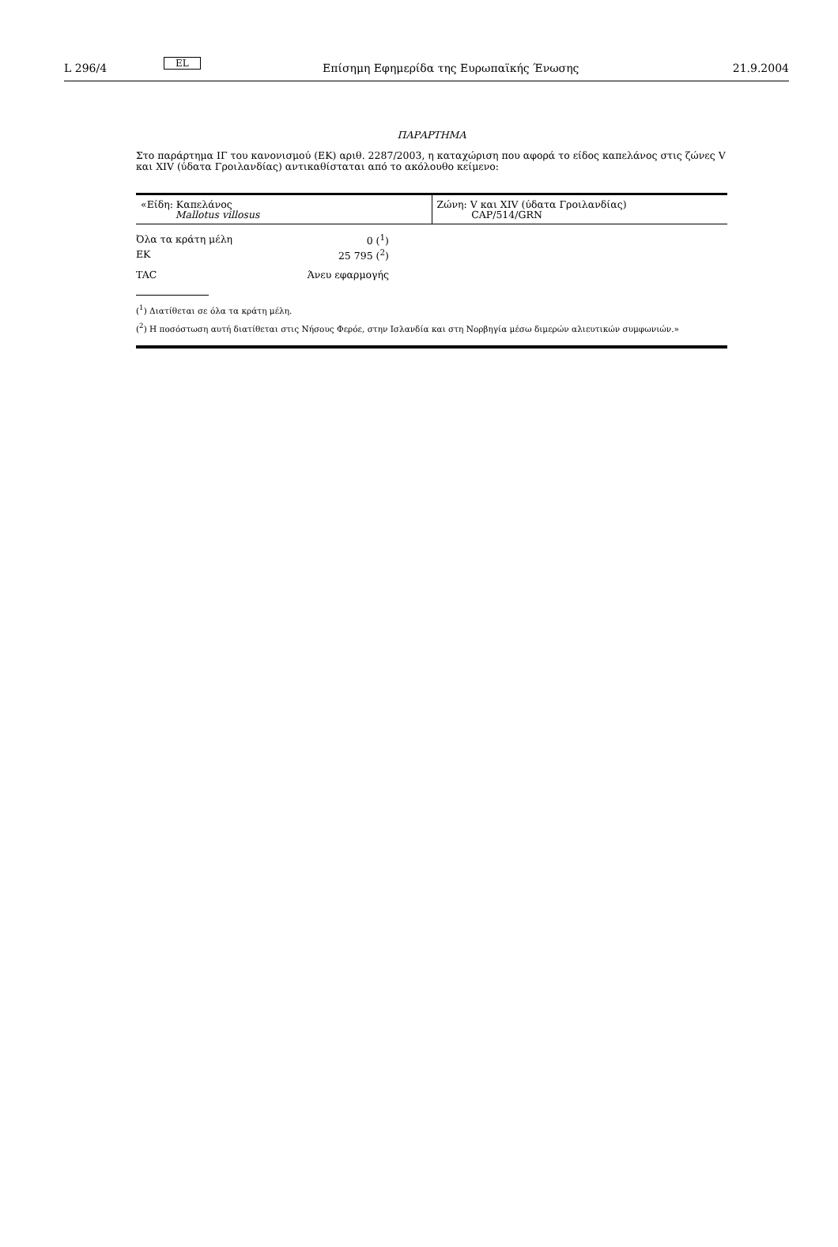L 296/4 EL Επίσημη Εφημερίδα της Ευρωπαϊκής Ένωσης 21.9.2004
ΠΑΡΑΡΤΗΜΑ
Στο παράρτημα ΙΓ του κανονισμού (ΕΚ) αριθ. 2287/2003, η καταχώριση που αφορά το είδος καπελάνος στις ζώνες V και XIV (ύδατα Γροιλανδίας) αντικαθίσταται από το ακόλουθο κείμενο:
| «Είδη: Καπελάνος Mallotus villosus | Ζώνη: V και XIV (ύδατα Γροιλανδίας) CAP/514/GRN |
| Όλα τα κράτη μέλη | 0 (<sup>1</sup>) |
| ΕΚ | 25 795 (<sup>2</sup>) |
| TAC | Άνευ εφαρμογής |
(<sup>1</sup>) Διατίθεται σε όλα τα κράτη μέλη.
(<sup>2</sup>) Η ποσόστωση αυτή διατίθεται στις Νήσους Φερόε, στην Ισλανδία και στη Νορβηγία μέσω διμερών αλιευτικών συμφωνιών.»